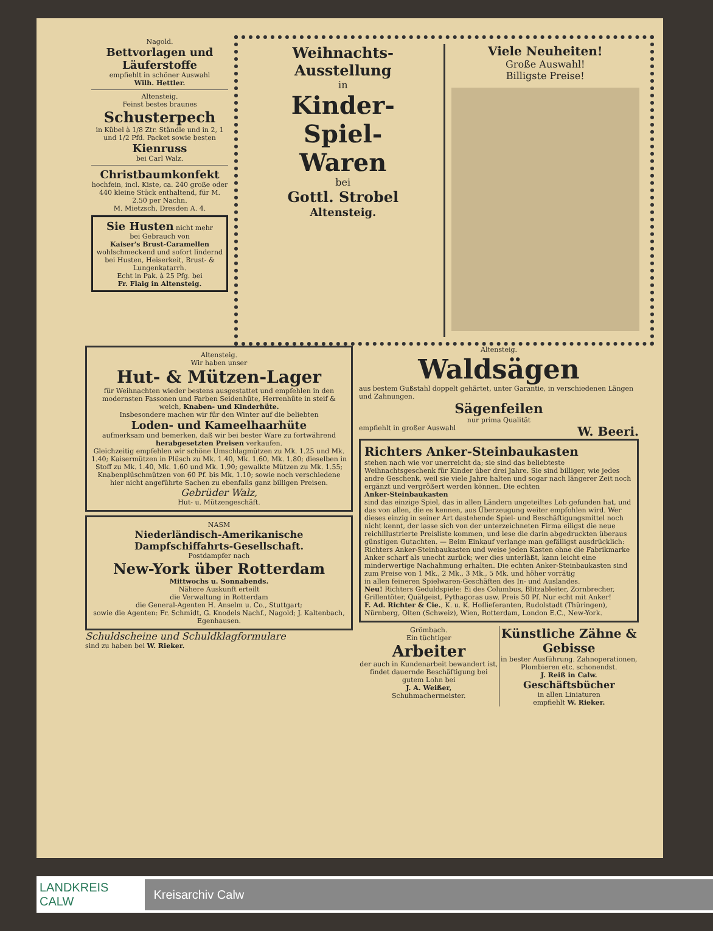Nagold.
Bettvorlagen und Läuferstoffe
empfiehlt in schöner Auswahl
Wilh. Hettler.
Altensteig.
Feinst bestes braunes
Schusterpech
in Kübel à 1/8 Ztr. Ständle und in 2, 1 und 1/2 Pfd. Packet sowie besten
Kienruss
bei Carl Walz.
Christbaumkonfekt
hochfein, incl. Kiste, ca. 240 große oder 440 kleine Stück enthaltend, für M. 2.50 per Nachn.
M. Mietzsch, Dresden A. 4.
Sie Husten nicht mehr
bei Gebrauch von
Kaiser's Brust-Caramellen
wohlschmeckend und sofort lindernd bei Husten, Heiserkeit, Brust- & Lungenkatarrh.
Echt in Pak. à 25 Pfg. bei
Fr. Flaig in Altensteig.
Weihnachts-
Ausstellung
in
Kinder-
Spiel-
Waren
bei
Gottl. Strobel
Altensteig.
Viele Neuheiten!
Große Auswahl!
Billigste Preise!
Altensteig.
Wir haben unser
Hut- & Mützen-Lager
für Weihnachten wieder bestens ausgestattet und empfehlen in den modernsten Fassonen und Farben Seidenhüte, Herrenhüte in steif & weich, Knaben- und Kinderhüte.
Insbesondere machen wir für den Winter auf die beliebten
Loden- und Kameelhaarhüte
aufmerksam und bemerken, daß wir bei bester Ware zu fortwährend herabgesetzten Preisen verkaufen.
Gleichzeitig empfehlen wir schöne Umschlagmützen zu Mk. 1.25 und Mk. 1.40; Kaisermützen in Plüsch zu Mk. 1.40, Mk. 1.60, Mk. 1.80; dieselben in Stoff zu Mk. 1.40, Mk. 1.60 und Mk. 1.90; gewalkte Mützen zu Mk. 1.55; Knabenplüschmützen von 60 Pf. bis Mk. 1.10; sowie noch verschiedene hier nicht angeführte Sachen zu ebenfalls ganz billigen Preisen.
Gebrüder Walz,
Hut- u. Mützengeschäft.
NASM
Niederländisch-Amerikanische Dampfschiffahrts-Gesellschaft.
Postdampfer nach
New-York über Rotterdam
Mittwochs u. Sonnabends.
Nähere Auskunft erteilt
die Verwaltung in Rotterdam
die General-Agenten H. Anselm u. Co., Stuttgart;
sowie die Agenten: Fr. Schmidt, G. Knodels Nachf., Nagold; J. Kaltenbach, Egenhausen.
Schuldscheine und Schuldklagformulare
sind zu haben bei W. Rieker.
Altensteig.
Waldsägen
aus bestem Gußstahl doppelt gehärtet, unter Garantie, in verschiedenen Längen und Zahnungen.
Sägenfeilen
nur prima Qualität
empfiehlt in großer Auswahl W. Beeri.
Richters Anker-Steinbaukasten
stehen nach wie vor unerreicht da; sie sind das beliebteste Weihnachtsgeschenk für Kinder über drei Jahre. Sie sind billiger, wie jedes andre Geschenk, weil sie viele Jahre halten und sogar nach längerer Zeit noch ergänzt und vergrößert werden können. Die echten
Anker-Steinbaukasten
sind das einzige Spiel, das in allen Ländern ungeteiltes Lob gefunden hat, und das von allen, die es kennen, aus Überzeugung weiter empfohlen wird. Wer dieses einzig in seiner Art dastehende Spiel- und Beschäftigungsmittel noch nicht kennt, der lasse sich von der unterzeichneten Firma eiligst die neue reichillustrierte Preisliste kommen, und lese die darin abgedruckten überaus günstigen Gutachten. — Beim Einkauf verlange man gefälligst ausdrücklich: Richters Anker-Steinbaukasten und weise jeden Kasten ohne die Fabrikmarke Anker scharf als unecht zurück; wer dies unterläßt, kann leicht eine minderwertige Nachahmung erhalten. Die echten Anker-Steinbaukasten sind zum Preise von 1 Mk., 2 Mk., 3 Mk., 5 Mk. und höher vorrätig
in allen feineren Spielwaren-Geschäften des In- und Auslandes.
Neu! Richters Geduldspiele: Ei des Columbus, Blitzableiter, Zornbrecher, Grillentöter, Quälgeist, Pythagoras usw. Preis 50 Pf. Nur echt mit Anker!
F. Ad. Richter & Cie., K. u. K. Hoflieferanten, Rudolstadt (Thüringen), Nürnberg, Olten (Schweiz), Wien, Rotterdam, London E.C., New-York.
Grömbach.
Ein tüchtiger
Arbeiter
der auch in Kundenarbeit bewandert ist, findet dauernde Beschäftigung bei gutem Lohn bei
J. A. Weißer,
Schuhmachermeister.
Künstliche Zähne & Gebisse
in bester Ausführung. Zahnoperationen, Plombieren etc. schonendst.
J. Reiß in Calw.
Geschäftsbücher
in allen Liniaturen
empfiehlt W. Rieker.
LANDKREIS
CALW Kreisarchiv Calw